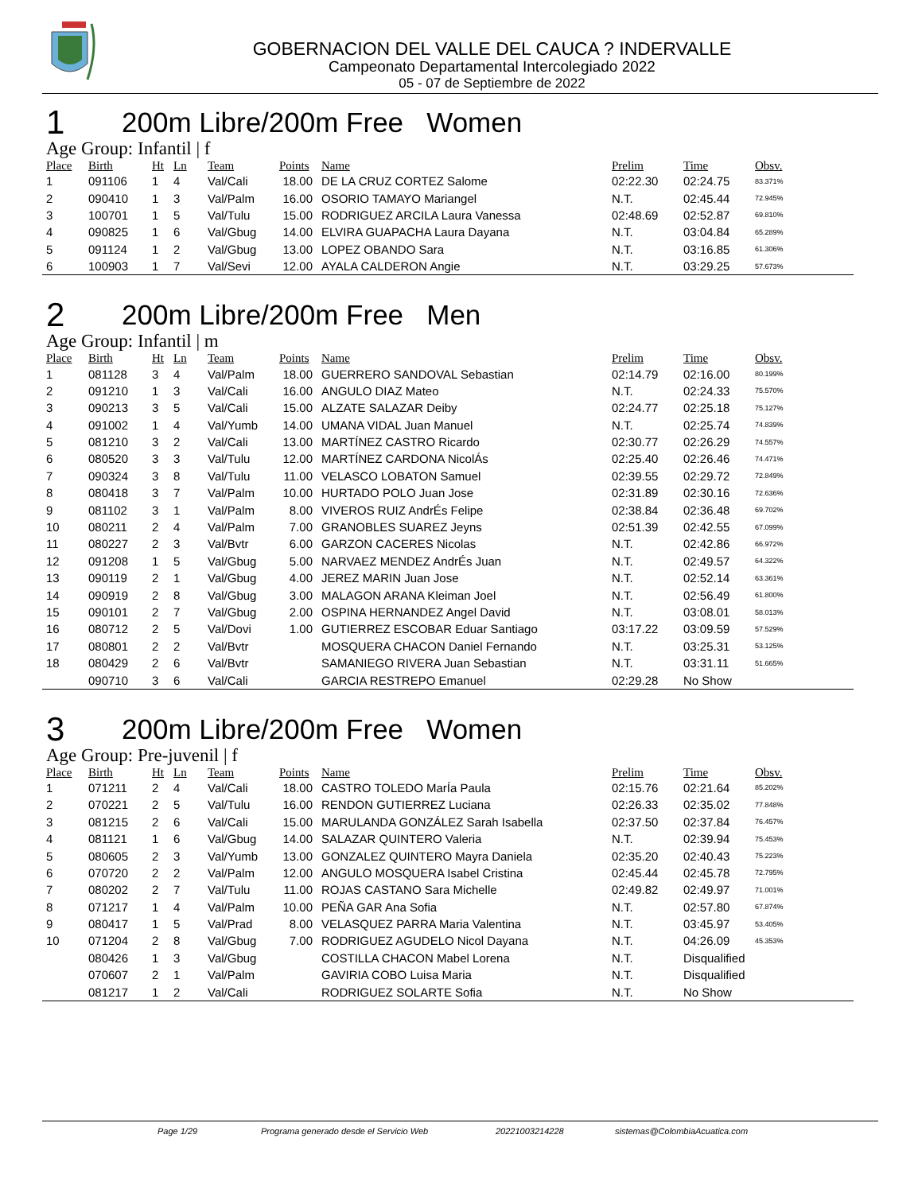GOBERNACION DEL VALLE DEL CAUCA ? INDERVALLE
Campeonato Departamental Intercolegiado 2022
05 - 07 de Septiembre de 2022
1 200m Libre/200m Free Women
Age Group: Infantil | f
| Place | Birth | Ht | Ln | Team | Points | Name | Prelim | Time | Obsv. |
| --- | --- | --- | --- | --- | --- | --- | --- | --- | --- |
| 1 | 091106 | 1 | 4 | Val/Cali | 18.00 | DE LA CRUZ CORTEZ Salome | 02:22.30 | 02:24.75 | 83.371% |
| 2 | 090410 | 1 | 3 | Val/Palm | 16.00 | OSORIO TAMAYO Mariangel | N.T. | 02:45.44 | 72.945% |
| 3 | 100701 | 1 | 5 | Val/Tulu | 15.00 | RODRIGUEZ ARCILA Laura Vanessa | 02:48.69 | 02:52.87 | 69.810% |
| 4 | 090825 | 1 | 6 | Val/Gbug | 14.00 | ELVIRA GUAPACHA Laura Dayana | N.T. | 03:04.84 | 65.289% |
| 5 | 091124 | 1 | 2 | Val/Gbug | 13.00 | LOPEZ OBANDO Sara | N.T. | 03:16.85 | 61.306% |
| 6 | 100903 | 1 | 7 | Val/Sevi | 12.00 | AYALA CALDERON Angie | N.T. | 03:29.25 | 57.673% |
2 200m Libre/200m Free Men
Age Group: Infantil | m
| Place | Birth | Ht | Ln | Team | Points | Name | Prelim | Time | Obsv. |
| --- | --- | --- | --- | --- | --- | --- | --- | --- | --- |
| 1 | 081128 | 3 | 4 | Val/Palm | 18.00 | GUERRERO SANDOVAL Sebastian | 02:14.79 | 02:16.00 | 80.199% |
| 2 | 091210 | 1 | 3 | Val/Cali | 16.00 | ANGULO DIAZ Mateo | N.T. | 02:24.33 | 75.570% |
| 3 | 090213 | 3 | 5 | Val/Cali | 15.00 | ALZATE SALAZAR Deiby | 02:24.77 | 02:25.18 | 75.127% |
| 4 | 091002 | 1 | 4 | Val/Yumb | 14.00 | UMANA VIDAL Juan Manuel | N.T. | 02:25.74 | 74.839% |
| 5 | 081210 | 3 | 2 | Val/Cali | 13.00 | MARTÍNEZ CASTRO Ricardo | 02:30.77 | 02:26.29 | 74.557% |
| 6 | 080520 | 3 | 3 | Val/Tulu | 12.00 | MARTÍNEZ CARDONA NicolÁs | 02:25.40 | 02:26.46 | 74.471% |
| 7 | 090324 | 3 | 8 | Val/Tulu | 11.00 | VELASCO LOBATON Samuel | 02:39.55 | 02:29.72 | 72.849% |
| 8 | 080418 | 3 | 7 | Val/Palm | 10.00 | HURTADO POLO Juan Jose | 02:31.89 | 02:30.16 | 72.636% |
| 9 | 081102 | 3 | 1 | Val/Palm | 8.00 | VIVEROS RUIZ AndrÉs Felipe | 02:38.84 | 02:36.48 | 69.702% |
| 10 | 080211 | 2 | 4 | Val/Palm | 7.00 | GRANOBLES SUAREZ Jeyns | 02:51.39 | 02:42.55 | 67.099% |
| 11 | 080227 | 2 | 3 | Val/Bvtr | 6.00 | GARZON CACERES Nicolas | N.T. | 02:42.86 | 66.972% |
| 12 | 091208 | 1 | 5 | Val/Gbug | 5.00 | NARVAEZ MENDEZ AndrÉs Juan | N.T. | 02:49.57 | 64.322% |
| 13 | 090119 | 2 | 1 | Val/Gbug | 4.00 | JEREZ MARIN Juan Jose | N.T. | 02:52.14 | 63.361% |
| 14 | 090919 | 2 | 8 | Val/Gbug | 3.00 | MALAGON ARANA Kleiman Joel | N.T. | 02:56.49 | 61.800% |
| 15 | 090101 | 2 | 7 | Val/Gbug | 2.00 | OSPINA HERNANDEZ Angel David | N.T. | 03:08.01 | 58.013% |
| 16 | 080712 | 2 | 5 | Val/Dovi | 1.00 | GUTIERREZ ESCOBAR Eduar Santiago | 03:17.22 | 03:09.59 | 57.529% |
| 17 | 080801 | 2 | 2 | Val/Bvtr | | MOSQUERA CHACON Daniel Fernando | N.T. | 03:25.31 | 53.125% |
| 18 | 080429 | 2 | 6 | Val/Bvtr | | SAMANIEGO RIVERA Juan Sebastian | N.T. | 03:31.11 | 51.665% |
| | 090710 | 3 | 6 | Val/Cali | | GARCIA RESTREPO Emanuel | 02:29.28 | No Show | |
3 200m Libre/200m Free Women
Age Group: Pre-juvenil | f
| Place | Birth | Ht | Ln | Team | Points | Name | Prelim | Time | Obsv. |
| --- | --- | --- | --- | --- | --- | --- | --- | --- | --- |
| 1 | 071211 | 2 | 4 | Val/Cali | 18.00 | CASTRO TOLEDO MarÍa Paula | 02:15.76 | 02:21.64 | 85.202% |
| 2 | 070221 | 2 | 5 | Val/Tulu | 16.00 | RENDON GUTIERREZ Luciana | 02:26.33 | 02:35.02 | 77.848% |
| 3 | 081215 | 2 | 6 | Val/Cali | 15.00 | MARULANDA GONZÁLEZ Sarah Isabella | 02:37.50 | 02:37.84 | 76.457% |
| 4 | 081121 | 1 | 6 | Val/Gbug | 14.00 | SALAZAR QUINTERO Valeria | N.T. | 02:39.94 | 75.453% |
| 5 | 080605 | 2 | 3 | Val/Yumb | 13.00 | GONZALEZ QUINTERO Mayra Daniela | 02:35.20 | 02:40.43 | 75.223% |
| 6 | 070720 | 2 | 2 | Val/Palm | 12.00 | ANGULO MOSQUERA Isabel Cristina | 02:45.44 | 02:45.78 | 72.795% |
| 7 | 080202 | 2 | 7 | Val/Tulu | 11.00 | ROJAS CASTANO Sara Michelle | 02:49.82 | 02:49.97 | 71.001% |
| 8 | 071217 | 1 | 4 | Val/Palm | 10.00 | PEÑA GAR Ana Sofia | N.T. | 02:57.80 | 67.874% |
| 9 | 080417 | 1 | 5 | Val/Prad | 8.00 | VELASQUEZ PARRA Maria Valentina | N.T. | 03:45.97 | 53.405% |
| 10 | 071204 | 2 | 8 | Val/Gbug | 7.00 | RODRIGUEZ AGUDELO Nicol Dayana | N.T. | 04:26.09 | 45.353% |
| | 080426 | 1 | 3 | Val/Gbug | | COSTILLA CHACON Mabel Lorena | N.T. | Disqualified | |
| | 070607 | 2 | 1 | Val/Palm | | GAVIRIA COBO Luisa Maria | N.T. | Disqualified | |
| | 081217 | 1 | 2 | Val/Cali | | RODRIGUEZ SOLARTE Sofia | N.T. | No Show | |
Page 1/29 Programa generado desde el Servicio Web 20221003214228 sistemas@ColombiaAcuatica.com